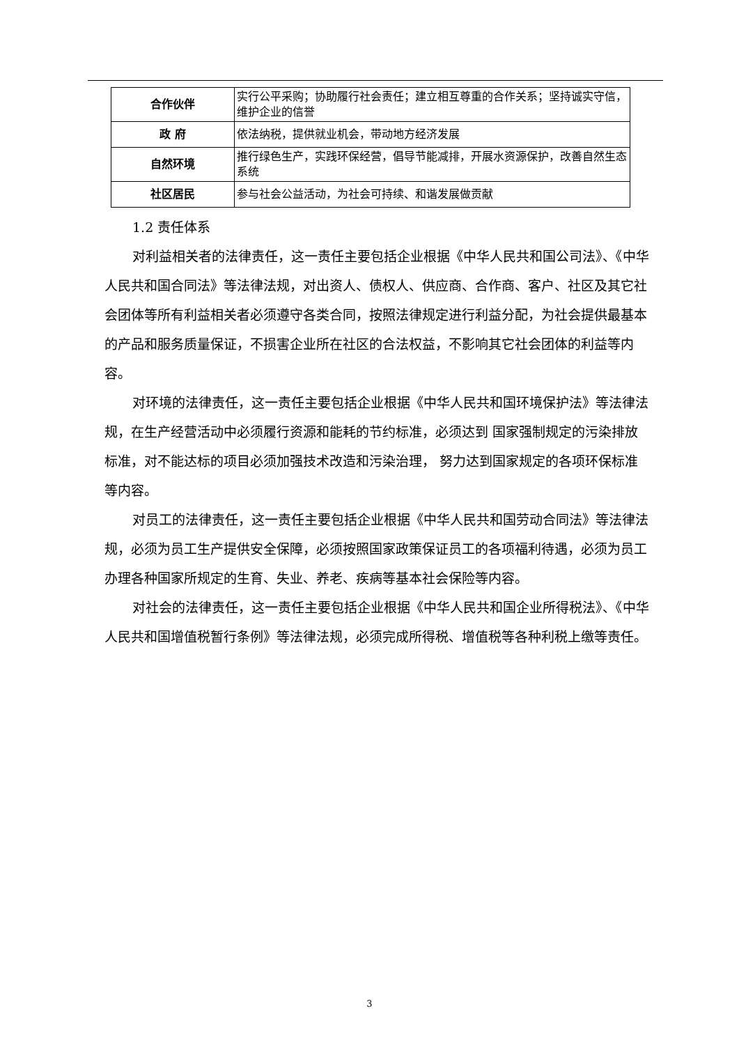| 合作伙伴 | 实行公平采购；协助履行社会责任；建立相互尊重的合作关系；坚持诚实守信，维护企业的信誉 |
| 政 府 | 依法纳税，提供就业机会，带动地方经济发展 |
| 自然环境 | 推行绿色生产，实践环保经营，倡导节能减排，开展水资源保护，改善自然生态系统 |
| 社区居民 | 参与社会公益活动，为社会可持续、和谐发展做贡献 |
1.2 责任体系
对利益相关者的法律责任，这一责任主要包括企业根据《中华人民共和国公司法》、《中华人民共和国合同法》等法律法规，对出资人、债权人、供应商、合作商、客户、社区及其它社会团体等所有利益相关者必须遵守各类合同，按照法律规定进行利益分配，为社会提供最基本的产品和服务质量保证，不损害企业所在社区的合法权益，不影响其它社会团体的利益等内容。
对环境的法律责任，这一责任主要包括企业根据《中华人民共和国环境保护法》等法律法规，在生产经营活动中必须履行资源和能耗的节约标准，必须达到 国家强制规定的污染排放标准，对不能达标的项目必须加强技术改造和污染治理， 努力达到国家规定的各项环保标准等内容。
对员工的法律责任，这一责任主要包括企业根据《中华人民共和国劳动合同法》等法律法规，必须为员工生产提供安全保障，必须按照国家政策保证员工的各项福利待遇，必须为员工办理各种国家所规定的生育、失业、养老、疾病等基本社会保险等内容。
对社会的法律责任，这一责任主要包括企业根据《中华人民共和国企业所得税法》、《中华人民共和国增值税暂行条例》等法律法规，必须完成所得税、增值税等各种利税上缴等责任。
3